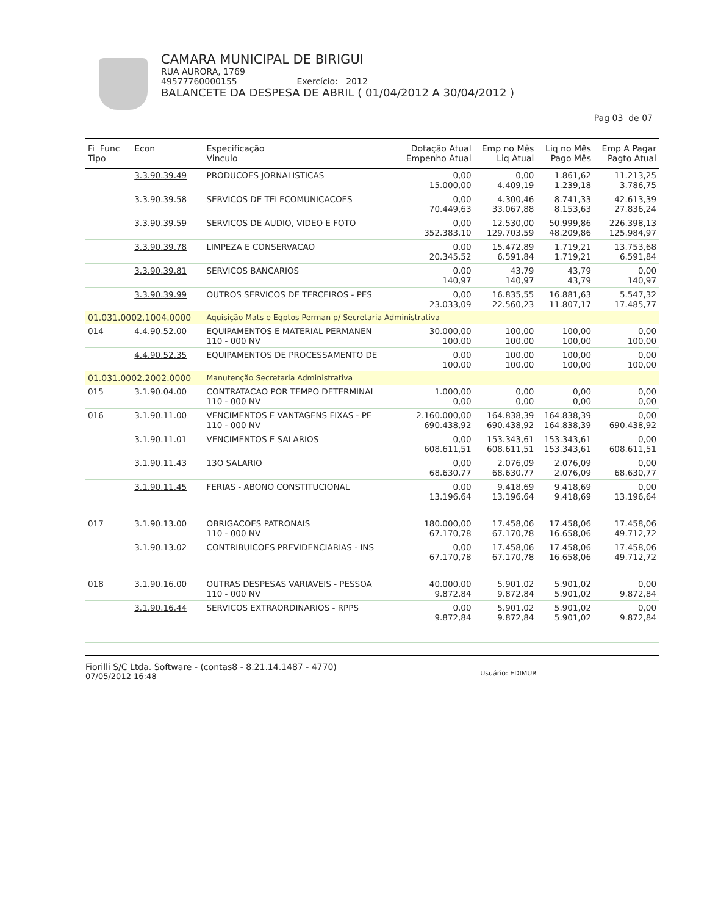CAMARA MUNICIPAL DE BIRIGUI
RUA AURORA, 1769
49577760000155 Exercício: 2012
BALANCETE DA DESPESA DE ABRIL ( 01/04/2012 A 30/04/2012 )
Pag 03 de 07
| Fi Func Tipo | Econ | Especificação Vinculo | Dotação Atual Empenho Atual | Emp no Mês Liq Atual | Liq no Mês Pago Mês | Emp A Pagar Pagto Atual |
| --- | --- | --- | --- | --- | --- | --- |
| | 3.3.90.39.49 | PRODUCOES JORNALISTICAS | 0,00 15.000,00 | 0,00 4.409,19 | 1.861,62 1.239,18 | 11.213,25 3.786,75 |
| | 3.3.90.39.58 | SERVICOS DE TELECOMUNICACOES | 0,00 70.449,63 | 4.300,46 33.067,88 | 8.741,33 8.153,63 | 42.613,39 27.836,24 |
| | 3.3.90.39.59 | SERVICOS DE AUDIO, VIDEO E FOTO | 0,00 352.383,10 | 12.530,00 129.703,59 | 50.999,86 48.209,86 | 226.398,13 125.984,97 |
| | 3.3.90.39.78 | LIMPEZA E CONSERVACAO | 0,00 20.345,52 | 15.472,89 6.591,84 | 1.719,21 1.719,21 | 13.753,68 6.591,84 |
| | 3.3.90.39.81 | SERVICOS BANCARIOS | 0,00 140,97 | 43,79 140,97 | 43,79 43,79 | 0,00 140,97 |
| | 3.3.90.39.99 | OUTROS SERVICOS DE TERCEIROS - PES | 0,00 23.033,09 | 16.835,55 22.560,23 | 16.881,63 11.807,17 | 5.547,32 17.485,77 |
| 01.031.0002.1004.0000 | | Aquisição Mats e Eqptos Perman p/ Secretaria Administrativa | | | | |
| 014 | 4.4.90.52.00 | EQUIPAMENTOS E MATERIAL PERMANEN 110 - 000 NV | 30.000,00 100,00 | 100,00 100,00 | 100,00 100,00 | 0,00 100,00 |
| | 4.4.90.52.35 | EQUIPAMENTOS DE PROCESSAMENTO DE | 0,00 100,00 | 100,00 100,00 | 100,00 100,00 | 0,00 100,00 |
| 01.031.0002.2002.0000 | | Manutenção Secretaria Administrativa | | | | |
| 015 | 3.1.90.04.00 | CONTRATACAO POR TEMPO DETERMINAI 110 - 000 NV | 1.000,00 0,00 | 0,00 0,00 | 0,00 0,00 | 0,00 0,00 |
| 016 | 3.1.90.11.00 | VENCIMENTOS E VANTAGENS FIXAS - PE 110 - 000 NV | 2.160.000,00 690.438,92 | 164.838,39 690.438,92 | 164.838,39 164.838,39 | 0,00 690.438,92 |
| | 3.1.90.11.01 | VENCIMENTOS E SALARIOS | 0,00 608.611,51 | 153.343,61 608.611,51 | 153.343,61 153.343,61 | 0,00 608.611,51 |
| | 3.1.90.11.43 | 13O SALARIO | 0,00 68.630,77 | 2.076,09 68.630,77 | 2.076,09 2.076,09 | 0,00 68.630,77 |
| | 3.1.90.11.45 | FERIAS - ABONO CONSTITUCIONAL | 0,00 13.196,64 | 9.418,69 13.196,64 | 9.418,69 9.418,69 | 0,00 13.196,64 |
| 017 | 3.1.90.13.00 | OBRIGACOES PATRONAIS 110 - 000 NV | 180.000,00 67.170,78 | 17.458,06 67.170,78 | 17.458,06 16.658,06 | 17.458,06 49.712,72 |
| | 3.1.90.13.02 | CONTRIBUICOES PREVIDENCIARIAS - INS | 0,00 67.170,78 | 17.458,06 67.170,78 | 17.458,06 16.658,06 | 17.458,06 49.712,72 |
| 018 | 3.1.90.16.00 | OUTRAS DESPESAS VARIAVEIS - PESSOA 110 - 000 NV | 40.000,00 9.872,84 | 5.901,02 9.872,84 | 5.901,02 5.901,02 | 0,00 9.872,84 |
| | 3.1.90.16.44 | SERVICOS EXTRAORDINARIOS - RPPS | 0,00 9.872,84 | 5.901,02 9.872,84 | 5.901,02 5.901,02 | 0,00 9.872,84 |
Fiorilli S/C Ltda. Software - (contas8 - 8.21.14.1487 - 4770)
07/05/2012 16:48
Usuário: EDIMUR